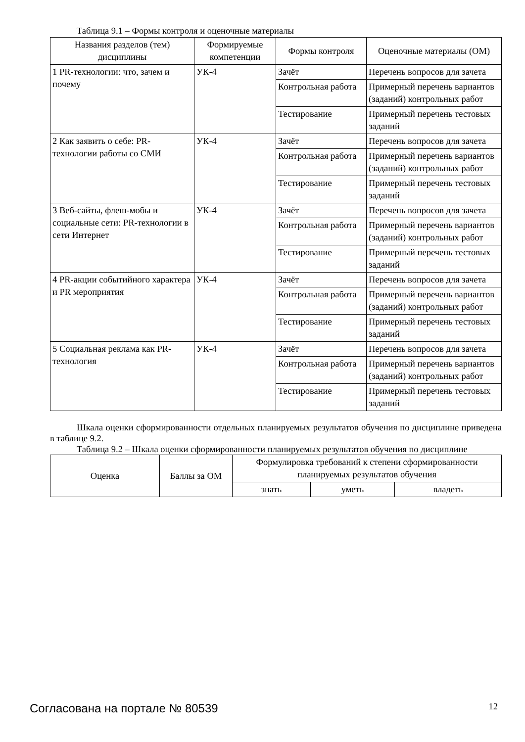Таблица 9.1 – Формы контроля и оценочные материалы
| Названия разделов (тем) дисциплины | Формируемые компетенции | Формы контроля | Оценочные материалы (ОМ) |
| --- | --- | --- | --- |
| 1 PR-технологии: что, зачем и почему | УК-4 | Зачёт | Перечень вопросов для зачета |
| | | Контрольная работа | Примерный перечень вариантов (заданий) контрольных работ |
| | | Тестирование | Примерный перечень тестовых заданий |
| 2 Как заявить о себе: PR-технологии работы со СМИ | УК-4 | Зачёт | Перечень вопросов для зачета |
| | | Контрольная работа | Примерный перечень вариантов (заданий) контрольных работ |
| | | Тестирование | Примерный перечень тестовых заданий |
| 3 Веб-сайты, флеш-мобы и социальные сети: PR-технологии в сети Интернет | УК-4 | Зачёт | Перечень вопросов для зачета |
| | | Контрольная работа | Примерный перечень вариантов (заданий) контрольных работ |
| | | Тестирование | Примерный перечень тестовых заданий |
| 4 PR-акции событийного характера и PR мероприятия | УК-4 | Зачёт | Перечень вопросов для зачета |
| | | Контрольная работа | Примерный перечень вариантов (заданий) контрольных работ |
| | | Тестирование | Примерный перечень тестовых заданий |
| 5 Социальная реклама как PR-технология | УК-4 | Зачёт | Перечень вопросов для зачета |
| | | Контрольная работа | Примерный перечень вариантов (заданий) контрольных работ |
| | | Тестирование | Примерный перечень тестовых заданий |
Шкала оценки сформированности отдельных планируемых результатов обучения по дисциплине приведена в таблице 9.2.
Таблица 9.2 – Шкала оценки сформированности планируемых результатов обучения по дисциплине
| Оценка | Баллы за ОМ | Формулировка требований к степени сформированности планируемых результатов обучения | | |
| --- | --- | --- | --- | --- |
| | | знать | уметь | владеть |
Согласована на портале № 80539 12